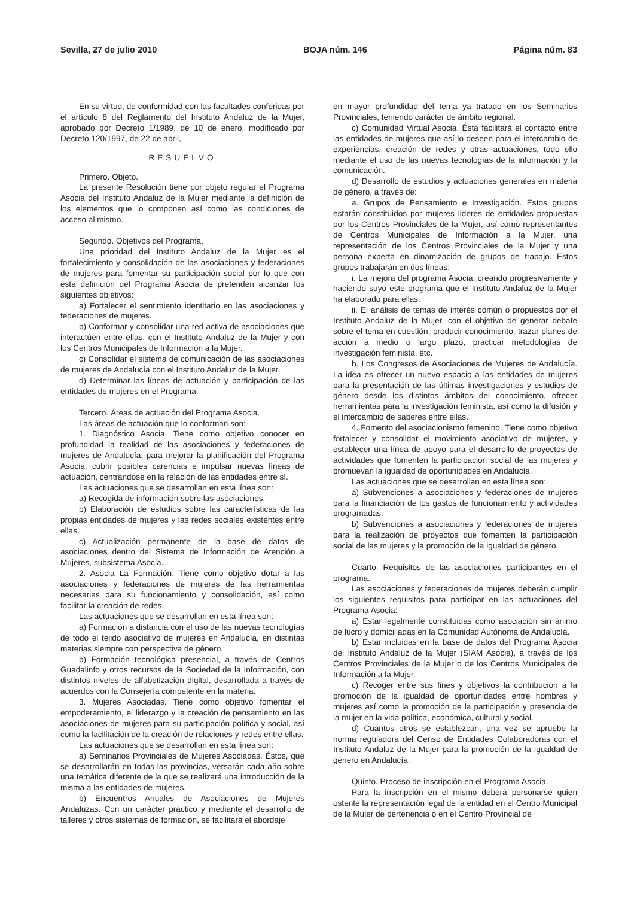Sevilla, 27 de julio 2010 BOJA núm. 146 Página núm. 83
En su virtud, de conformidad con las facultades conferidas por el artículo 8 del Reglamento del Instituto Andaluz de la Mujer, aprobado por Decreto 1/1989, de 10 de enero, modificado por Decreto 120/1997, de 22 de abril,
RESUELVO
Primero. Objeto.
La presente Resolución tiene por objeto regular el Programa Asocia del Instituto Andaluz de la Mujer mediante la definición de los elementos que lo componen así como las condiciones de acceso al mismo.
Segundo. Objetivos del Programa.
Una prioridad del Instituto Andaluz de la Mujer es el fortalecimiento y consolidación de las asociaciones y federaciones de mujeres para fomentar su participación social por lo que con esta definición del Programa Asocia de pretenden alcanzar los siguientes objetivos:
a) Fortalecer el sentimiento identitario en las asociaciones y federaciones de mujeres.
b) Conformar y consolidar una red activa de asociaciones que interactúen entre ellas, con el Instituto Andaluz de la Mujer y con los Centros Municipales de Información a la Mujer.
c) Consolidar el sistema de comunicación de las asociaciones de mujeres de Andalucía con el Instituto Andaluz de la Mujer.
d) Determinar las líneas de actuación y participación de las entidades de mujeres en el Programa.
Tercero. Áreas de actuación del Programa Asocia.
Las áreas de actuación que lo conforman son:
1. Diagnóstico Asocia. Tiene como objetivo conocer en profundidad la realidad de las asociaciones y federaciones de mujeres de Andalucía, para mejorar la planificación del Programa Asocia, cubrir posibles carencias e impulsar nuevas líneas de actuación, centrándose en la relación de las entidades entre sí.
Las actuaciones que se desarrollan en esta línea son:
a) Recogida de información sobre las asociaciones.
b) Elaboración de estudios sobre las características de las propias entidades de mujeres y las redes sociales existentes entre ellas.
c) Actualización permanente de la base de datos de asociaciones dentro del Sistema de Información de Atención a Mujeres, subsistema Asocia.
2. Asocia La Formación. Tiene como objetivo dotar a las asociaciones y federaciones de mujeres de las herramientas necesarias para su funcionamiento y consolidación, así como facilitar la creación de redes.
Las actuaciones que se desarrollan en esta línea son:
a) Formación a distancia con el uso de las nuevas tecnologías de todo el tejido asociativo de mujeres en Andalucía, en distintas materias siempre con perspectiva de género.
b) Formación tecnológica presencial, a través de Centros Guadalinfo y otros recursos de la Sociedad de la Información, con distintos niveles de alfabetización digital, desarrollada a través de acuerdos con la Consejería competente en la materia.
3. Mujeres Asociadas. Tiene como objetivo fomentar el empoderamiento, el liderazgo y la creación de pensamiento en las asociaciones de mujeres para su participación política y social, así como la facilitación de la creación de relaciones y redes entre ellas.
Las actuaciones que se desarrollan en esta línea son:
a) Seminarios Provinciales de Mujeres Asociadas. Éstos, que se desarrollarán en todas las provincias, versarán cada año sobre una temática diferente de la que se realizará una introducción de la misma a las entidades de mujeres.
b) Encuentros Anuales de Asociaciones de Mujeres Andaluzas. Con un carácter práctico y mediante el desarrollo de talleres y otros sistemas de formación, se facilitará el abordaje
en mayor profundidad del tema ya tratado en los Seminarios Provinciales, teniendo carácter de ámbito regional.
c) Comunidad Virtual Asocia. Ésta facilitará el contacto entre las entidades de mujeres que así lo deseen para el intercambio de experiencias, creación de redes y otras actuaciones, todo ello mediante el uso de las nuevas tecnologías de la información y la comunicación.
d) Desarrollo de estudios y actuaciones generales en materia de género, a través de:
a. Grupos de Pensamiento e Investigación. Estos grupos estarán constituidos por mujeres lideres de entidades propuestas por los Centros Provinciales de la Mujer, así como representantes de Centros Municipales de Información a la Mujer, una representación de los Centros Provinciales de la Mujer y una persona experta en dinamización de grupos de trabajo. Estos grupos trabajarán en dos líneas:
i. La mejora del programa Asocia, creando progresivamente y haciendo suyo este programa que el Instituto Andaluz de la Mujer ha elaborado para ellas.
ii. El análisis de temas de interés común o propuestos por el Instituto Andaluz de la Mujer, con el objetivo de generar debate sobre el tema en cuestión, producir conocimiento, trazar planes de acción a medio o largo plazo, practicar metodologías de investigación feminista, etc.
b. Los Congresos de Asociaciones de Mujeres de Andalucía. La idea es ofrecer un nuevo espacio a las entidades de mujeres para la presentación de las últimas investigaciones y estudios de género desde los distintos ámbitos del conocimiento, ofrecer herramientas para la investigación feminista, así como la difusión y el intercambio de saberes entre ellas.
4. Fomento del asociacionismo femenino. Tiene como objetivo fortalecer y consolidar el movimiento asociativo de mujeres, y establecer una línea de apoyo para el desarrollo de proyectos de actividades que fomenten la participación social de las mujeres y promuevan la igualdad de oportunidades en Andalucía.
Las actuaciones que se desarrollan en esta línea son:
a) Subvenciones a asociaciones y federaciones de mujeres para la financiación de los gastos de funcionamiento y actividades programadas.
b) Subvenciones a asociaciones y federaciones de mujeres para la realización de proyectos que fomenten la participación social de las mujeres y la promoción de la igualdad de género.
Cuarto. Requisitos de las asociaciones participantes en el programa.
Las asociaciones y federaciones de mujeres deberán cumplir los siguientes requisitos para participar en las actuaciones del Programa Asocia:
a) Estar legalmente constituidas como asociación sin ánimo de lucro y domiciliadas en la Comunidad Autónoma de Andalucía.
b) Estar incluidas en la base de datos del Programa Asocia del Instituto Andaluz de la Mujer (SIAM Asocia), a través de los Centros Provinciales de la Mujer o de los Centros Municipales de Información a la Mujer.
c) Recoger entre sus fines y objetivos la contribución a la promoción de la igualdad de oportunidades entre hombres y mujeres así como la promoción de la participación y presencia de la mujer en la vida política, económica, cultural y social.
d) Cuantos otros se establezcan, una vez se apruebe la norma reguladora del Censo de Entidades Colaboradoras con el Instituto Andaluz de la Mujer para la promoción de la igualdad de género en Andalucía.
Quinto. Proceso de inscripción en el Programa Asocia.
Para la inscripción en el mismo deberá personarse quien ostente la representación legal de la entidad en el Centro Municipal de la Mujer de pertenencia o en el Centro Provincial de